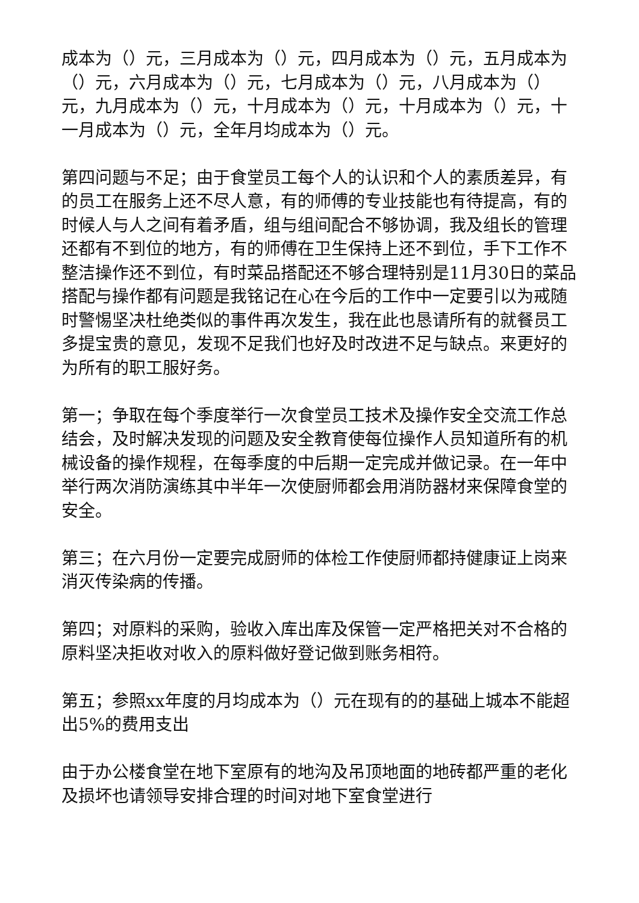成本为（）元，三月成本为（）元，四月成本为（）元，五月成本为（）元，六月成本为（）元，七月成本为（）元，八月成本为（）元，九月成本为（）元，十月成本为（）元，十月成本为（）元，十一月成本为（）元，全年月均成本为（）元。
第四问题与不足；由于食堂员工每个人的认识和个人的素质差异，有的员工在服务上还不尽人意，有的师傅的专业技能也有待提高，有的时候人与人之间有着矛盾，组与组间配合不够协调，我及组长的管理还都有不到位的地方，有的师傅在卫生保持上还不到位，手下工作不整洁操作还不到位，有时菜品搭配还不够合理特别是11月30日的菜品搭配与操作都有问题是我铭记在心在今后的工作中一定要引以为戒随时警惕坚决杜绝类似的事件再次发生，我在此也恳请所有的就餐员工多提宝贵的意见，发现不足我们也好及时改进不足与缺点。来更好的为所有的职工服好务。
第一；争取在每个季度举行一次食堂员工技术及操作安全交流工作总结会，及时解决发现的问题及安全教育使每位操作人员知道所有的机械设备的操作规程，在每季度的中后期一定完成并做记录。在一年中举行两次消防演练其中半年一次使厨师都会用消防器材来保障食堂的安全。
第三；在六月份一定要完成厨师的体检工作使厨师都持健康证上岗来消灭传染病的传播。
第四；对原料的采购，验收入库出库及保管一定严格把关对不合格的原料坚决拒收对收入的原料做好登记做到账务相符。
第五；参照xx年度的月均成本为（）元在现有的的基础上城本不能超出5%的费用支出
由于办公楼食堂在地下室原有的地沟及吊顶地面的地砖都严重的老化及损坏也请领导安排合理的时间对地下室食堂进行